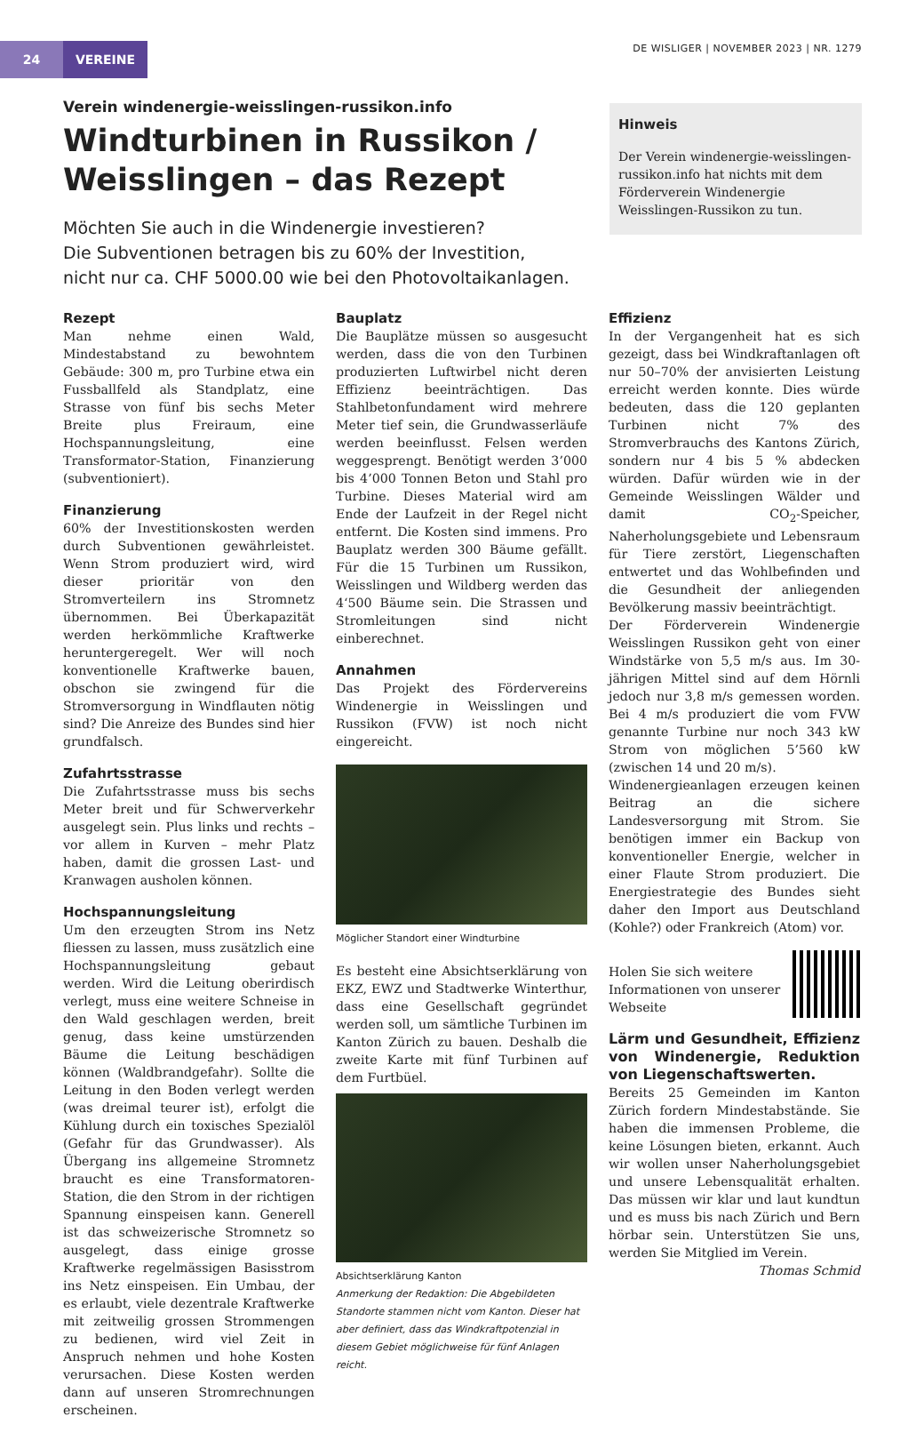24 VEREINE
DE WISLIGER | NOVEMBER 2023 | NR. 1279
Verein windenergie-weisslingen-russikon.info
Windturbinen in Russikon /
Weisslingen – das Rezept
Möchten Sie auch in die Windenergie investieren?
Die Subventionen betragen bis zu 60% der Investition,
nicht nur ca. CHF 5000.00 wie bei den Photovoltaikanlagen.
Hinweis
Der Verein windenergie-weisslingen-russikon.info hat nichts mit dem Förderverein Windenergie Weisslingen-Russikon zu tun.
Rezept
Man nehme einen Wald, Mindestabstand zu bewohntem Gebäude: 300 m, pro Turbine etwa ein Fussballfeld als Standplatz, eine Strasse von fünf bis sechs Meter Breite plus Freiraum, eine Hochspannungsleitung, eine Transformator-Station, Finanzierung (subventioniert).
Finanzierung
60% der Investitionskosten werden durch Subventionen gewährleistet. Wenn Strom produziert wird, wird dieser prioritär von den Stromverteilern ins Stromnetz übernommen. Bei Überkapazität werden herkömmliche Kraftwerke heruntergeregelt. Wer will noch konventionelle Kraftwerke bauen, obschon sie zwingend für die Stromversorgung in Windflauten nötig sind? Die Anreize des Bundes sind hier grundfalsch.
Zufahrtsstrasse
Die Zufahrtsstrasse muss bis sechs Meter breit und für Schwerverkehr ausgelegt sein. Plus links und rechts – vor allem in Kurven – mehr Platz haben, damit die grossen Last- und Kranwagen ausholen können.
Hochspannungsleitung
Um den erzeugten Strom ins Netz fliessen zu lassen, muss zusätzlich eine Hochspannungsleitung gebaut werden. Wird die Leitung oberirdisch verlegt, muss eine weitere Schneise in den Wald geschlagen werden, breit genug, dass keine umstürzenden Bäume die Leitung beschädigen können (Waldbrandgefahr). Sollte die Leitung in den Boden verlegt werden (was dreimal teurer ist), erfolgt die Kühlung durch ein toxisches Spezialöl (Gefahr für das Grundwasser). Als Übergang ins allgemeine Stromnetz braucht es eine Transformatoren-Station, die den Strom in der richtigen Spannung einspeisen kann. Generell ist das schweizerische Stromnetz so ausgelegt, dass einige grosse Kraftwerke regelmässigen Basisstrom ins Netz einspeisen. Ein Umbau, der es erlaubt, viele dezentrale Kraftwerke mit zeitweilig grossen Strommengen zu bedienen, wird viel Zeit in Anspruch nehmen und hohe Kosten verursachen. Diese Kosten werden dann auf unseren Stromrechnungen erscheinen.
Bauplatz
Die Bauplätze müssen so ausgesucht werden, dass die von den Turbinen produzierten Luftwirbel nicht deren Effizienz beeinträchtigen. Das Stahlbetonfundament wird mehrere Meter tief sein, die Grundwasserläufe werden beeinflusst. Felsen werden weggesprengt. Benötigt werden 3’000 bis 4’000 Tonnen Beton und Stahl pro Turbine. Dieses Material wird am Ende der Laufzeit in der Regel nicht entfernt. Die Kosten sind immens. Pro Bauplatz werden 300 Bäume gefällt. Für die 15 Turbinen um Russikon, Weisslingen und Wildberg werden das 4‘500 Bäume sein. Die Strassen und Stromleitungen sind nicht einberechnet.
Annahmen
Das Projekt des Fördervereins Windenergie in Weisslingen und Russikon (FVW) ist noch nicht eingereicht.
Möglicher Standort einer Windturbine
Es besteht eine Absichtserklärung von EKZ, EWZ und Stadtwerke Winterthur, dass eine Gesellschaft gegründet werden soll, um sämtliche Turbinen im Kanton Zürich zu bauen. Deshalb die zweite Karte mit fünf Turbinen auf dem Furtbüel.
Absichtserklärung Kanton
Anmerkung der Redaktion: Die Abgebildeten Standorte stammen nicht vom Kanton. Dieser hat aber definiert, dass das Windkraftpotenzial in diesem Gebiet möglichweise für fünf Anlagen reicht.
Effizienz
In der Vergangenheit hat es sich gezeigt, dass bei Windkraftanlagen oft nur 50–70% der anvisierten Leistung erreicht werden konnte. Dies würde bedeuten, dass die 120 geplanten Turbinen nicht 7% des Stromverbrauchs des Kantons Zürich, sondern nur 4 bis 5 % abdecken würden. Dafür würden wie in der Gemeinde Weisslingen Wälder und damit CO<sub>2</sub>-Speicher, Naherholungsgebiete und Lebensraum für Tiere zerstört, Liegenschaften entwertet und das Wohlbefinden und die Gesundheit der anliegenden Bevölkerung massiv beeinträchtigt.
Der Förderverein Windenergie Weisslingen Russikon geht von einer Windstärke von 5,5 m/s aus. Im 30-jährigen Mittel sind auf dem Hörnli jedoch nur 3,8 m/s gemessen worden. Bei 4 m/s produziert die vom FVW genannte Turbine nur noch 343 kW Strom von möglichen 5’560 kW (zwischen 14 und 20 m/s).
Windenergieanlagen erzeugen keinen Beitrag an die sichere Landesversorgung mit Strom. Sie benötigen immer ein Backup von konventioneller Energie, welcher in einer Flaute Strom produziert. Die Energiestrategie des Bundes sieht daher den Import aus Deutschland (Kohle?) oder Frankreich (Atom) vor.
Holen Sie sich weitere Informationen von unserer Webseite
Lärm und Gesundheit, Effizienz von Windenergie, Reduktion von Liegenschaftswerten.
Bereits 25 Gemeinden im Kanton Zürich fordern Mindestabstände. Sie haben die immensen Probleme, die keine Lösungen bieten, erkannt. Auch wir wollen unser Naherholungsgebiet und unsere Lebensqualität erhalten. Das müssen wir klar und laut kundtun und es muss bis nach Zürich und Bern hörbar sein. Unterstützen Sie uns, werden Sie Mitglied im Verein.
Thomas Schmid